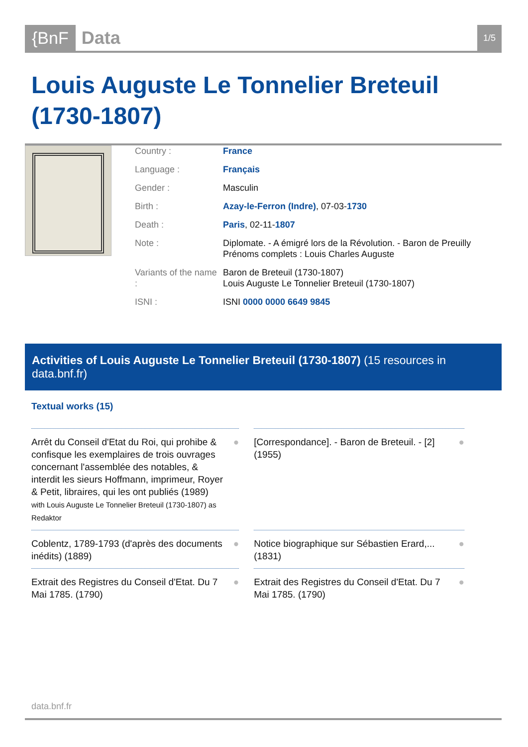{BnF Data 1/5
Louis Auguste Le Tonnelier Breteuil (1730-1807)
| Country : | France |
| Language : | Français |
| Gender : | Masculin |
| Birth : | Azay-le-Ferron (Indre) , 07-03- 1730 |
| Death : | Paris , 02-11- 1807 |
| Note : | Diplomate. - A émigré lors de la Révolution. - Baron de Preuilly Prénoms complets : Louis Charles Auguste |
| Variants of the name : | Baron de Breteuil (1730-1807) Louis Auguste Le Tonnelier Breteuil (1730-1807) |
| ISNI : | ISNI 0000 0000 6649 9845 |
Activities of Louis Auguste Le Tonnelier Breteuil (1730-1807) (15 resources in data.bnf.fr)
Textual works (15)
| Arrêt du Conseil d'Etat du Roi, qui prohibe & confisque les exemplaires de trois ouvrages concernant l'assemblée des notables, & interdit les sieurs Hoffmann, imprimeur, Royer & Petit, libraires, qui les ont publiés (1989) with Louis Auguste Le Tonnelier Breteuil (1730-1807) as Redaktor ● | [Correspondance]. - Baron de Breteuil. - [2] (1955) ● |
| Coblentz, 1789-1793 (d'après des documents inédits) (1889) ● | Notice biographique sur Sébastien Erard,... (1831) ● |
| Extrait des Registres du Conseil d'Etat. Du 7 Mai 1785. (1790) ● | Extrait des Registres du Conseil d'Etat. Du 7 Mai 1785. (1790) ● |
data.bnf.fr